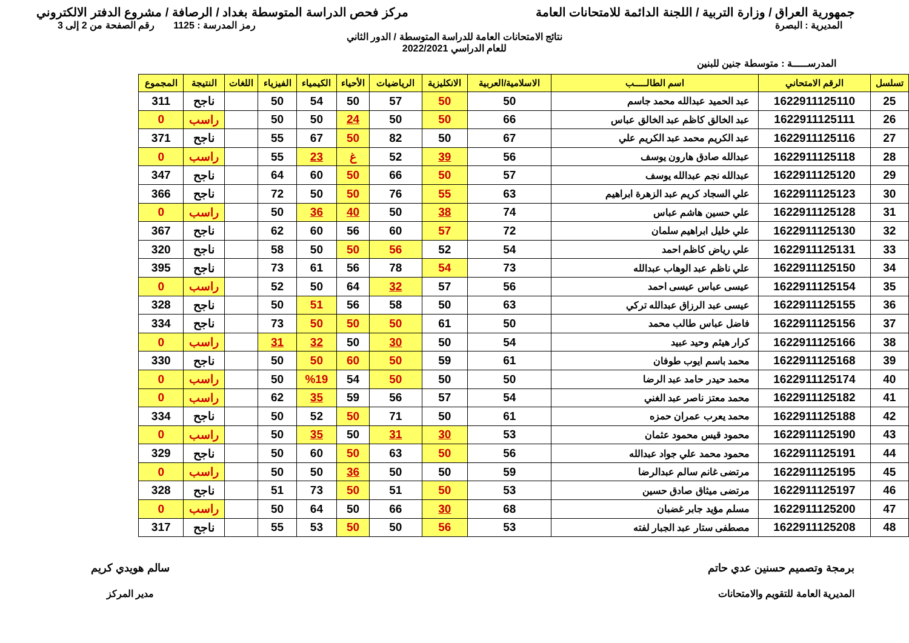جمهورية العراق / وزارة التربية / اللجنة الدائمة للامتحانات العامة
مركز فحص الدراسة المتوسطة بغداد / الرصافة / مشروع الدفتر الالكتروني
المديرية : البصرة رمز المدرسة : 1125 رقم الصفحة من 2 إلى 3
نتائج الامتحانات العامة للدراسة المتوسطة / الدور الثاني
للعام الدراسي 2022/2021
المدرســـــة : متوسطة جنين للبنين
| تسلسل | الرقم الامتحاني | اسم الطالـــــب | الاسلامية/العربية | الانكليزية | الرياضيات | الأحياء | الكيمياء | الفيزياء | اللغات | النتيجة | المجموع |
| --- | --- | --- | --- | --- | --- | --- | --- | --- | --- | --- | --- |
| 25 | 1622911125110 | عبد الحميد عبدالله محمد جاسم | 50 | 50 | 57 | 50 | 54 | 50 | | ناجح | 311 |
| 26 | 1622911125111 | عبد الخالق كاظم عبد الخالق عباس | 66 | 50 | 50 | 24 | 50 | 50 | | راسب | 0 |
| 27 | 1622911125116 | عبد الكريم محمد عبد الكريم علي | 67 | 50 | 82 | 50 | 67 | 55 | | ناجح | 371 |
| 28 | 1622911125118 | عبدالله صادق هارون يوسف | 56 | 39 | 52 | غ | 23 | 55 | | راسب | 0 |
| 29 | 1622911125120 | عبدالله نجم عبدالله يوسف | 57 | 50 | 66 | 50 | 60 | 64 | | ناجح | 347 |
| 30 | 1622911125123 | علي السجاد كريم عبد الزهرة ابراهيم | 63 | 55 | 76 | 50 | 50 | 72 | | ناجح | 366 |
| 31 | 1622911125128 | علي حسين هاشم عباس | 74 | 38 | 50 | 40 | 36 | 50 | | راسب | 0 |
| 32 | 1622911125130 | علي خليل ابراهيم سلمان | 72 | 57 | 60 | 56 | 60 | 62 | | ناجح | 367 |
| 33 | 1622911125131 | علي رياض كاظم احمد | 54 | 52 | 56 | 50 | 50 | 58 | | ناجح | 320 |
| 34 | 1622911125150 | علي ناظم عبد الوهاب عبدالله | 73 | 54 | 78 | 56 | 61 | 73 | | ناجح | 395 |
| 35 | 1622911125154 | عيسى عباس عيسى احمد | 56 | 57 | 32 | 64 | 50 | 52 | | راسب | 0 |
| 36 | 1622911125155 | عيسى عبد الرزاق عبدالله تركي | 63 | 50 | 58 | 56 | 51 | 50 | | ناجح | 328 |
| 37 | 1622911125156 | فاضل عباس طالب محمد | 50 | 61 | 50 | 50 | 50 | 73 | | ناجح | 334 |
| 38 | 1622911125166 | كرار هيثم وحيد عبيد | 54 | 50 | 30 | 50 | 32 | 31 | | راسب | 0 |
| 39 | 1622911125168 | محمد باسم ايوب طوفان | 61 | 59 | 50 | 60 | 50 | 50 | | ناجح | 330 |
| 40 | 1622911125174 | محمد حيدر حامد عبد الرضا | 50 | 50 | 50 | 54 | %19 | 50 | | راسب | 0 |
| 41 | 1622911125182 | محمد معتز ناصر عبد الغني | 54 | 57 | 56 | 59 | 35 | 62 | | راسب | 0 |
| 42 | 1622911125188 | محمد يعرب عمران حمزه | 61 | 50 | 71 | 50 | 52 | 50 | | ناجح | 334 |
| 43 | 1622911125190 | محمود قيس محمود عثمان | 53 | 30 | 31 | 50 | 35 | 50 | | راسب | 0 |
| 44 | 1622911125191 | محمود محمد علي جواد عبدالله | 56 | 50 | 63 | 50 | 60 | 50 | | ناجح | 329 |
| 45 | 1622911125195 | مرتضى غانم سالم عبدالرضا | 59 | 50 | 50 | 36 | 50 | 50 | | راسب | 0 |
| 46 | 1622911125197 | مرتضى ميثاق صادق حسين | 53 | 50 | 51 | 50 | 73 | 51 | | ناجح | 328 |
| 47 | 1622911125200 | مسلم مؤيد جابر غضبان | 68 | 30 | 66 | 50 | 64 | 50 | | راسب | 0 |
| 48 | 1622911125208 | مصطفى ستار عبد الجبار لفته | 53 | 56 | 50 | 50 | 53 | 55 | | ناجح | 317 |
برمجة وتصميم حسنين عدي حاتم
المديرية العامة للتقويم والامتحانات
سالم هويدي كريم
مدير المركز